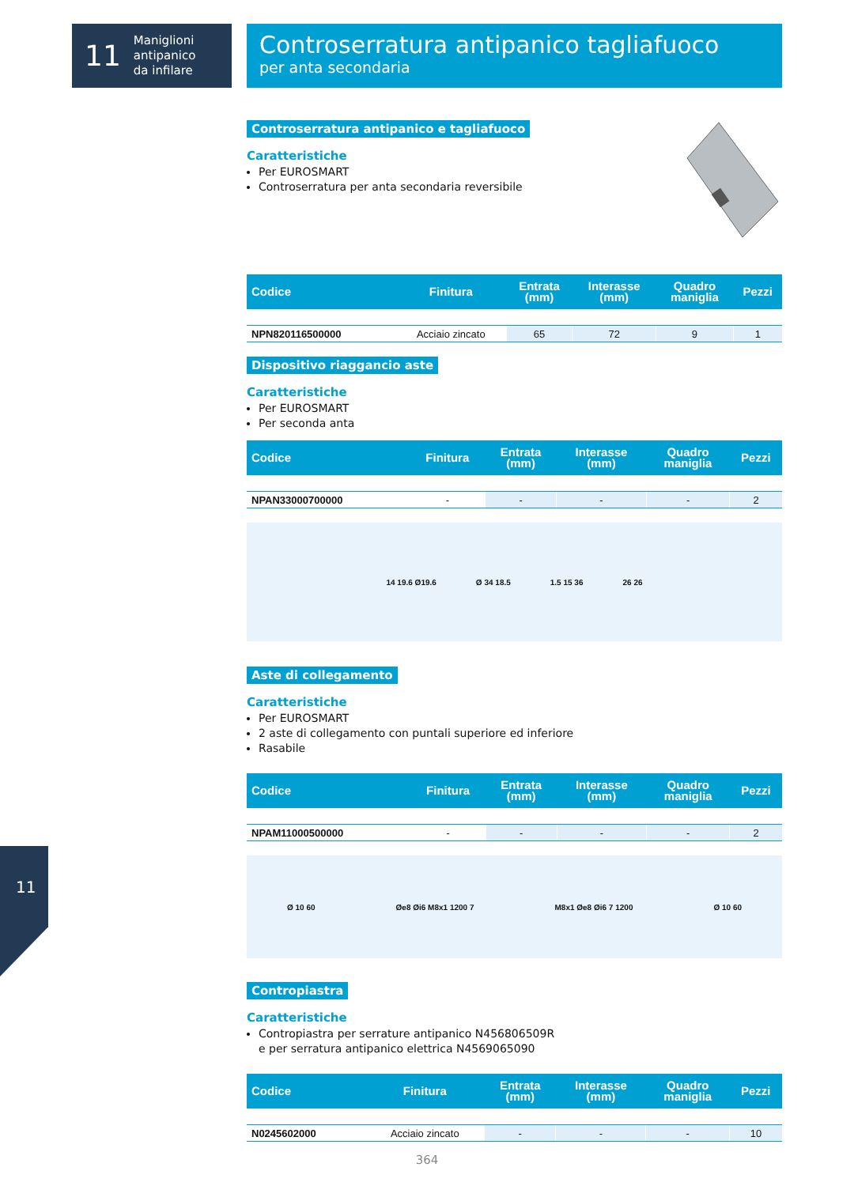11 Maniglioni
antipanico
da infilare
Controserratura antipanico tagliafuoco
per anta secondaria
Controserratura antipanico e tagliafuoco
Caratteristiche
Per EUROSMART
Controserratura per anta secondaria reversibile
| Codice | Finitura | Entrata (mm) | Interasse (mm) | Quadro maniglia | Pezzi |
| --- | --- | --- | --- | --- | --- |
| NPN820116500000 | Acciaio zincato | 65 | 72 | 9 | 1 |
Dispositivo riaggancio aste
Caratteristiche
Per EUROSMART
Per seconda anta
| Codice | Finitura | Entrata (mm) | Interasse (mm) | Quadro maniglia | Pezzi |
| --- | --- | --- | --- | --- | --- |
| NPAN33000700000 | - | - | - | - | 2 |
14 19.6 Ø19.6 Ø 34 18.5 1.5 15 36 26 26
Aste di collegamento
Caratteristiche
Per EUROSMART
2 aste di collegamento con puntali superiore ed inferiore
Rasabile
| Codice | Finitura | Entrata (mm) | Interasse (mm) | Quadro maniglia | Pezzi |
| --- | --- | --- | --- | --- | --- |
| NPAM11000500000 | - | - | - | - | 2 |
Ø 10 60 Øe8 Øi6 M8x1 1200 7 M8x1 Øe8 Øi6 7 1200 Ø 10 60
Contropiastra
Caratteristiche
Contropiastra per serrature antipanico N456806509R
e per serratura antipanico elettrica N4569065090
| Codice | Finitura | Entrata (mm) | Interasse (mm) | Quadro maniglia | Pezzi |
| --- | --- | --- | --- | --- | --- |
| N0245602000 | Acciaio zincato | - | - | - | 10 |
11
364